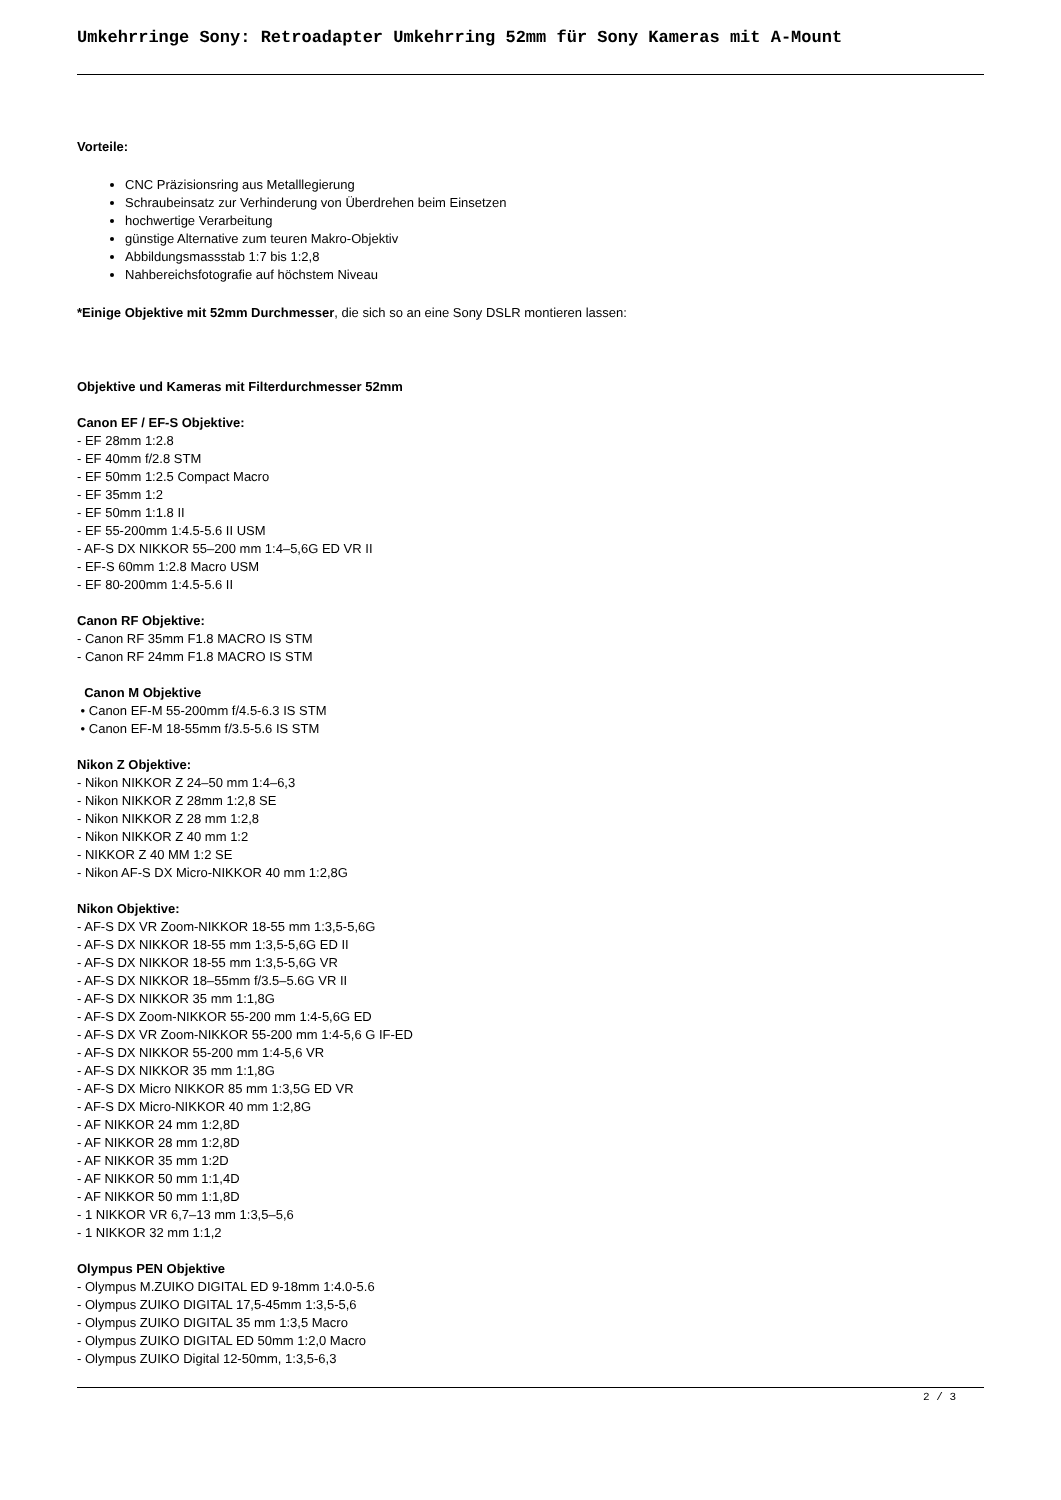Umkehrringe Sony: Retroadapter Umkehrring 52mm für Sony Kameras mit A-Mount
Vorteile:
CNC Präzisionsring aus Metalllegierung
Schraubeinsatz zur Verhinderung von Überdrehen beim Einsetzen
hochwertige Verarbeitung
günstige Alternative zum teuren Makro-Objektiv
Abbildungsmassstab 1:7 bis 1:2,8
Nahbereichsfotografie auf höchstem Niveau
*Einige Objektive mit 52mm Durchmesser, die sich so an eine Sony DSLR montieren lassen:
Objektive und Kameras mit Filterdurchmesser 52mm
Canon EF / EF-S Objektive:
- EF 28mm 1:2.8
- EF 40mm f/2.8 STM
- EF 50mm 1:2.5 Compact Macro
- EF 35mm 1:2
- EF 50mm 1:1.8 II
- EF 55-200mm 1:4.5-5.6 II USM
- AF-S DX NIKKOR 55–200 mm 1:4–5,6G ED VR II
- EF-S 60mm 1:2.8 Macro USM
- EF 80-200mm 1:4.5-5.6 II
Canon RF Objektive:
- Canon RF 35mm F1.8 MACRO IS STM
- Canon RF 24mm F1.8 MACRO IS STM
Canon M Objektive
• Canon EF-M 55-200mm f/4.5-6.3 IS STM
• Canon EF-M 18-55mm f/3.5-5.6 IS STM
Nikon Z Objektive:
- Nikon NIKKOR Z 24–50 mm 1:4–6,3
- Nikon NIKKOR Z 28mm 1:2,8 SE
- Nikon NIKKOR Z 28 mm 1:2,8
- Nikon NIKKOR Z 40 mm 1:2
- NIKKOR Z 40 MM 1:2 SE
- Nikon AF-S DX Micro-NIKKOR 40 mm 1:2,8G
Nikon Objektive:
- AF-S DX VR Zoom-NIKKOR 18-55 mm 1:3,5-5,6G
- AF-S DX NIKKOR 18-55 mm 1:3,5-5,6G ED II
- AF-S DX NIKKOR 18-55 mm 1:3,5-5,6G VR
- AF-S DX NIKKOR 18–55mm f/3.5–5.6G VR II
- AF-S DX NIKKOR 35 mm 1:1,8G
- AF-S DX Zoom-NIKKOR 55-200 mm 1:4-5,6G ED
- AF-S DX VR Zoom-NIKKOR 55-200 mm 1:4-5,6 G IF-ED
- AF-S DX NIKKOR 55-200 mm 1:4-5,6 VR
- AF-S DX NIKKOR 35 mm 1:1,8G
- AF-S DX Micro NIKKOR 85 mm 1:3,5G ED VR
- AF-S DX Micro-NIKKOR 40 mm 1:2,8G
- AF NIKKOR 24 mm 1:2,8D
- AF NIKKOR 28 mm 1:2,8D
- AF NIKKOR 35 mm 1:2D
- AF NIKKOR 50 mm 1:1,4D
- AF NIKKOR 50 mm 1:1,8D
- 1 NIKKOR VR 6,7–13 mm 1:3,5–5,6
- 1 NIKKOR 32 mm 1:1,2
Olympus PEN Objektive
- Olympus M.ZUIKO DIGITAL ED 9-18mm 1:4.0-5.6
- Olympus ZUIKO DIGITAL 17,5-45mm 1:3,5-5,6
- Olympus ZUIKO DIGITAL 35 mm 1:3,5 Macro
- Olympus ZUIKO DIGITAL ED 50mm 1:2,0 Macro
- Olympus ZUIKO Digital 12-50mm, 1:3,5-6,3
2 / 3